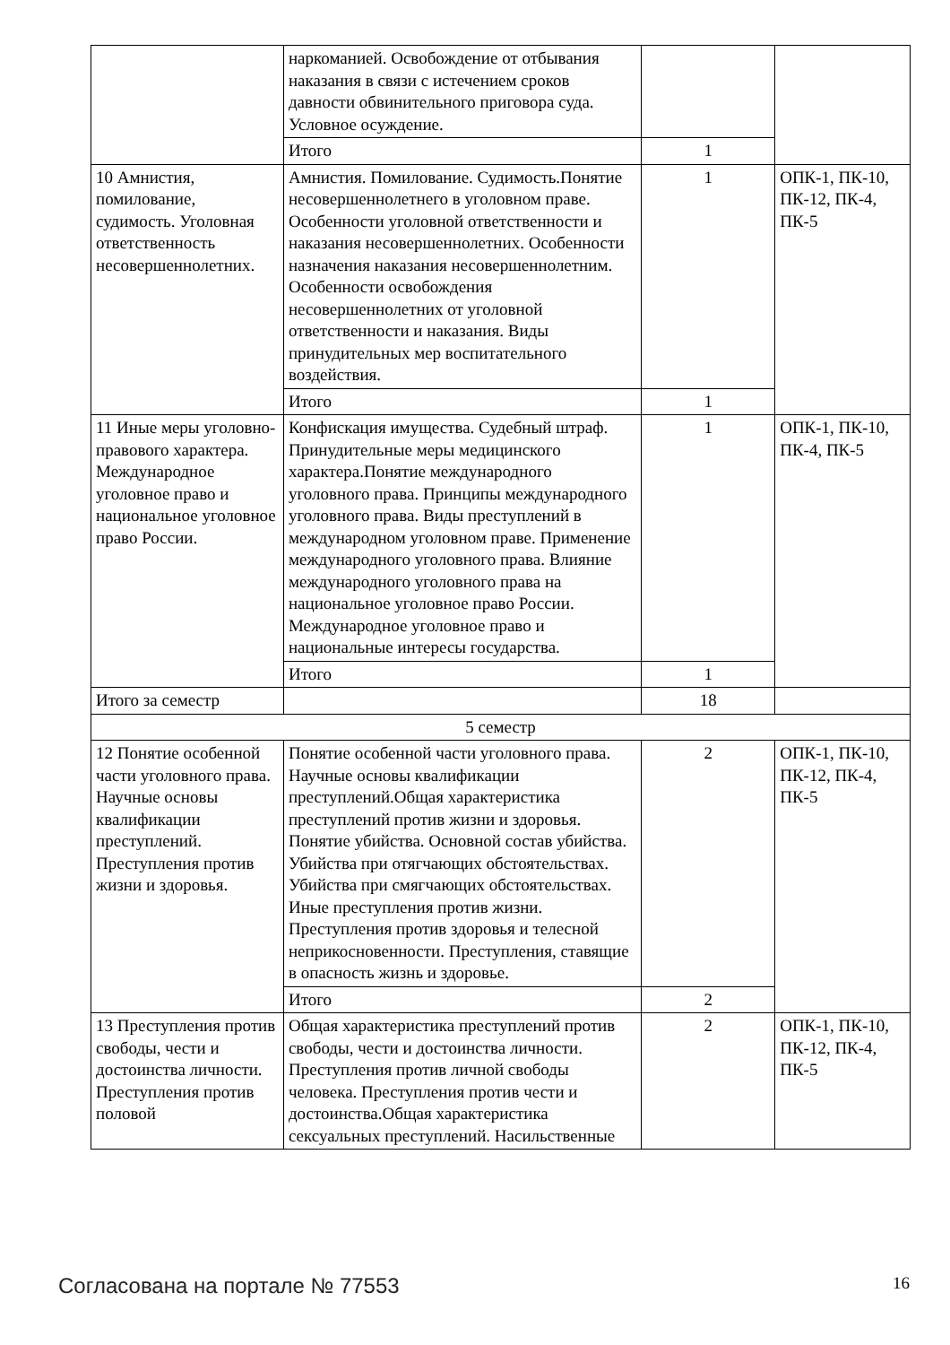| | наркоманией. Освобождение от отбывания наказания в связи с истечением сроков давности обвинительного приговора суда. Условное осуждение. | | |
| | Итого | 1 | |
| 10 Амнистия, помилование, судимость. Уголовная ответственность несовершеннолетних. | Амнистия. Помилование. Судимость.Понятие несовершеннолетнего в уголовном праве. Особенности уголовной ответственности и наказания несовершеннолетних. Особенности назначения наказания несовершеннолетним. Особенности освобождения несовершеннолетних от уголовной ответственности и наказания. Виды принудительных мер воспитательного воздействия. | 1 | ОПК-1, ПК-10, ПК-12, ПК-4, ПК-5 |
| | Итого | 1 | |
| 11 Иные меры уголовно-правового характера. Международное уголовное право и национальное уголовное право России. | Конфискация имущества. Судебный штраф. Принудительные меры медицинского характера.Понятие международного уголовного права. Принципы международного уголовного права. Виды преступлений в международном уголовном праве. Применение международного уголовного права. Влияние международного уголовного права на национальное уголовное право России. Международное уголовное право и национальные интересы государства. | 1 | ОПК-1, ПК-10, ПК-4, ПК-5 |
| | Итого | 1 | |
| Итого за семестр | | 18 | |
| 5 семестр | | | |
| 12 Понятие особенной части уголовного права. Научные основы квалификации преступлений. Преступления против жизни и здоровья. | Понятие особенной части уголовного права. Научные основы квалификации преступлений.Общая характеристика преступлений против жизни и здоровья. Понятие убийства. Основной состав убийства. Убийства при отягчающих обстоятельствах. Убийства при смягчающих обстоятельствах. Иные преступления против жизни. Преступления против здоровья и телесной неприкосновенности. Преступления, ставящие в опасность жизнь и здоровье. | 2 | ОПК-1, ПК-10, ПК-12, ПК-4, ПК-5 |
| | Итого | 2 | |
| 13 Преступления против свободы, чести и достоинства личности. Преступления против половой | Общая характеристика преступлений против свободы, чести и достоинства личности. Преступления против личной свободы человека. Преступления против чести и достоинства.Общая характеристика сексуальных преступлений. Насильственные | 2 | ОПК-1, ПК-10, ПК-12, ПК-4, ПК-5 |
Согласована на портале № 77553 16